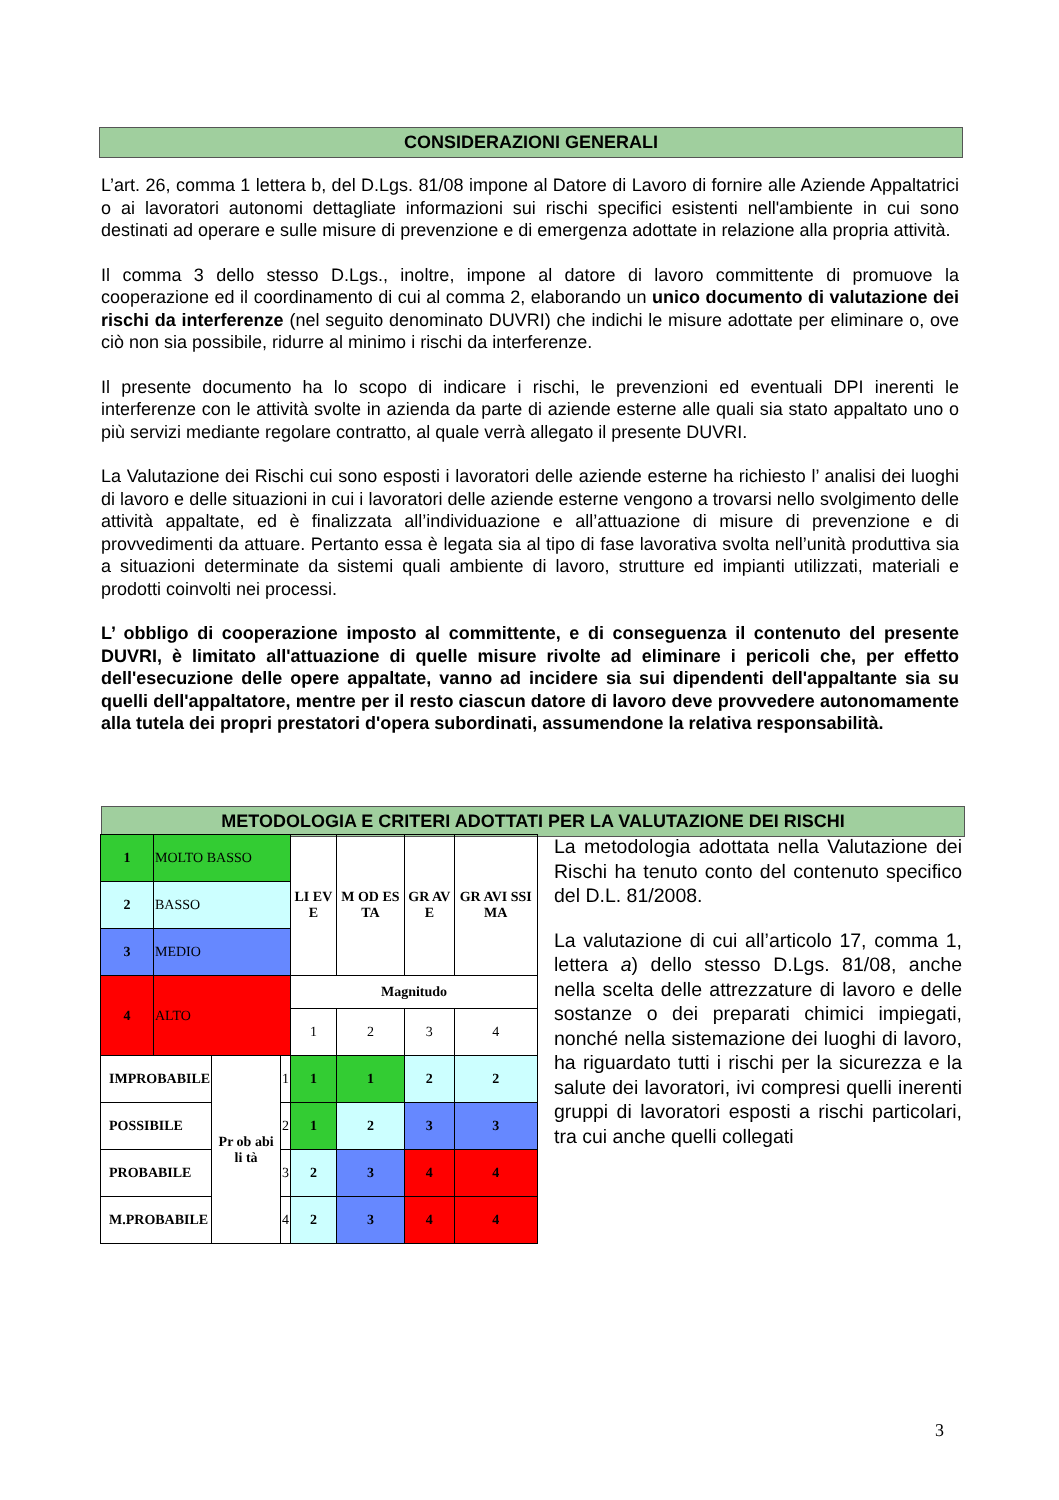CONSIDERAZIONI GENERALI
L’art. 26, comma 1 lettera b, del D.Lgs. 81/08 impone al Datore di Lavoro di fornire alle Aziende Appaltatrici o ai lavoratori autonomi dettagliate informazioni sui rischi specifici esistenti nell'ambiente in cui sono destinati ad operare e sulle misure di prevenzione e di emergenza adottate in relazione alla propria attività.
Il comma 3 dello stesso D.Lgs., inoltre, impone al datore di lavoro committente di promuove la cooperazione ed il coordinamento di cui al comma 2, elaborando un unico documento di valutazione dei rischi da interferenze (nel seguito denominato DUVRI) che indichi le misure adottate per eliminare o, ove ciò non sia possibile, ridurre al minimo i rischi da interferenze.
Il presente documento ha lo scopo di indicare i rischi, le prevenzioni ed eventuali DPI inerenti le interferenze con le attività svolte in azienda da parte di aziende esterne alle quali sia stato appaltato uno o più servizi mediante regolare contratto, al quale verrà allegato il presente DUVRI.
La Valutazione dei Rischi cui sono esposti i lavoratori delle aziende esterne ha richiesto l’ analisi dei luoghi di lavoro e delle situazioni in cui i lavoratori delle aziende esterne vengono a trovarsi nello svolgimento delle attività appaltate, ed è finalizzata all’individuazione e all’attuazione di misure di prevenzione e di provvedimenti da attuare. Pertanto essa è legata sia al tipo di fase lavorativa svolta nell’unità produttiva sia a situazioni determinate da sistemi quali ambiente di lavoro, strutture ed impianti utilizzati, materiali e prodotti coinvolti nei processi.
L’ obbligo di cooperazione imposto al committente, e di conseguenza il contenuto del presente DUVRI, è limitato all'attuazione di quelle misure rivolte ad eliminare i pericoli che, per effetto dell'esecuzione delle opere appaltate, vanno ad incidere sia sui dipendenti dell'appaltante sia su quelli dell'appaltatore, mentre per il resto ciascun datore di lavoro deve provvedere autonomamente alla tutela dei propri prestatori d'opera subordinati, assumendone la relativa responsabilità.
METODOLOGIA E CRITERI ADOTTATI PER LA VALUTAZIONE DEI RISCHI
| 1 | MOLTO BASSO | | | LI EV E | M OD ES TA | GR AV E | GR AVI SSI MA |
| 2 | BASSO | | | | | | |
| 3 | MEDIO | | | | | | |
| 4 | ALTO | | | Magnitudo | | | |
| | | | | 1 | 2 | 3 | 4 |
| IMPROBABILE | | Pr ob abi li tà | 1 | 1 | 1 | 2 | 2 |
| POSSIBILE | | | 2 | 1 | 2 | 3 | 3 |
| PROBABILE | | | 3 | 2 | 3 | 4 | 4 |
| M.PROBABILE | | | 4 | 2 | 3 | 4 | 4 |
La metodologia adottata nella Valutazione dei Rischi ha tenuto conto del contenuto specifico del D.L. 81/2008.
La valutazione di cui all’articolo 17, comma 1, lettera a) dello stesso D.Lgs. 81/08, anche nella scelta delle attrezzature di lavoro e delle sostanze o dei preparati chimici impiegati, nonché nella sistemazione dei luoghi di lavoro, ha riguardato tutti i rischi per la sicurezza e la salute dei lavoratori, ivi compresi quelli inerenti gruppi di lavoratori esposti a rischi particolari, tra cui anche quelli collegati
3